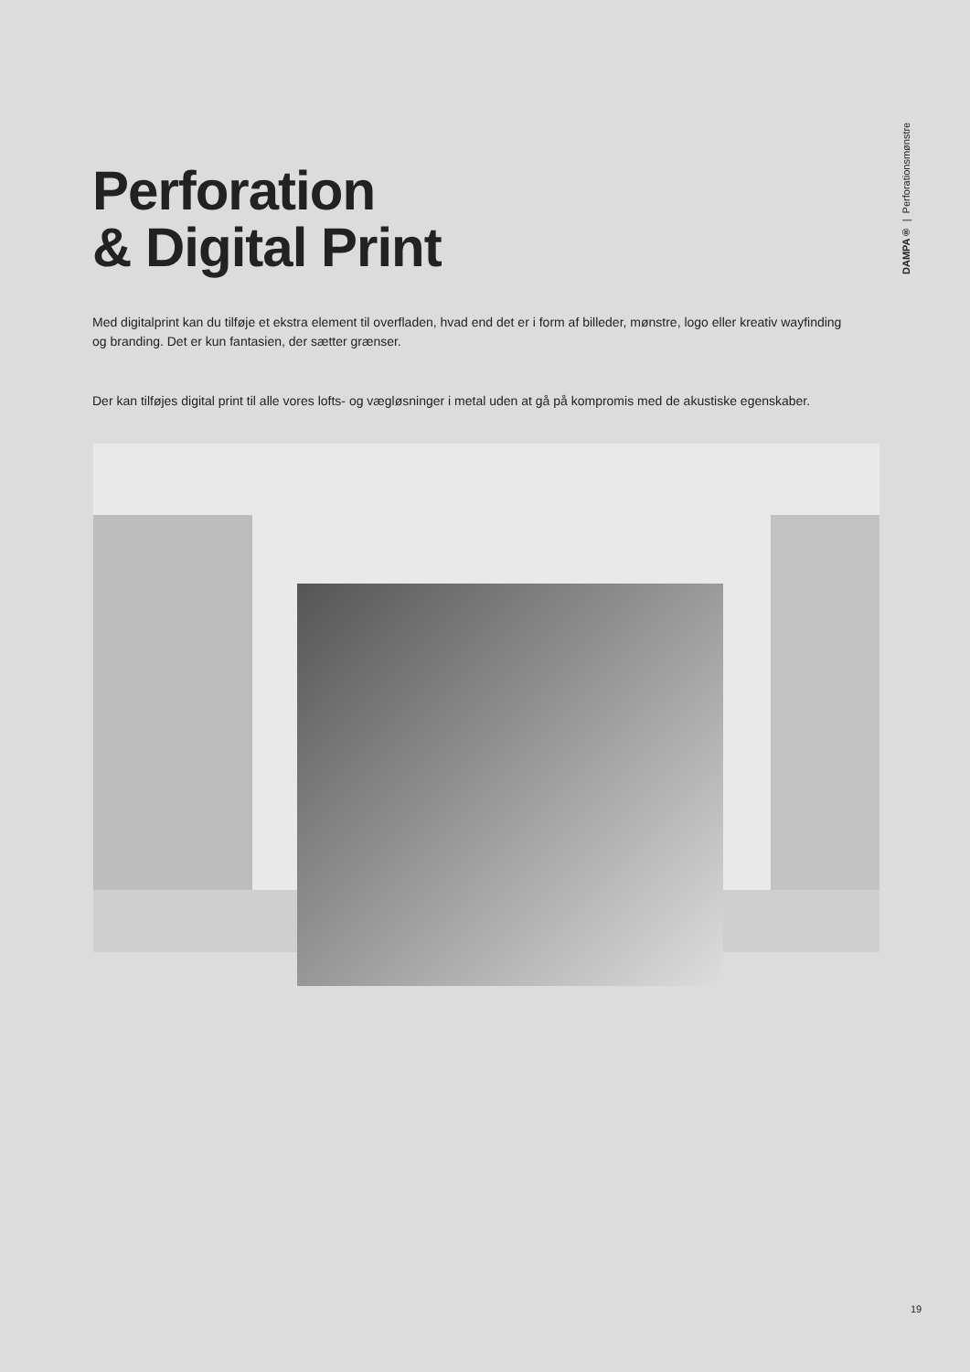DAMPA® | Perforationsmønstre
Perforation
& Digital Print
Med digitalprint kan du tilføje et ekstra element til overfladen, hvad end det er i form af billeder, mønstre, logo eller kreativ wayfinding og branding. Det er kun fantasien, der sætter grænser.
Der kan tilføjes digital print til alle vores lofts- og vægløsninger i metal uden at gå på kompromis med de akustiske egenskaber.
19